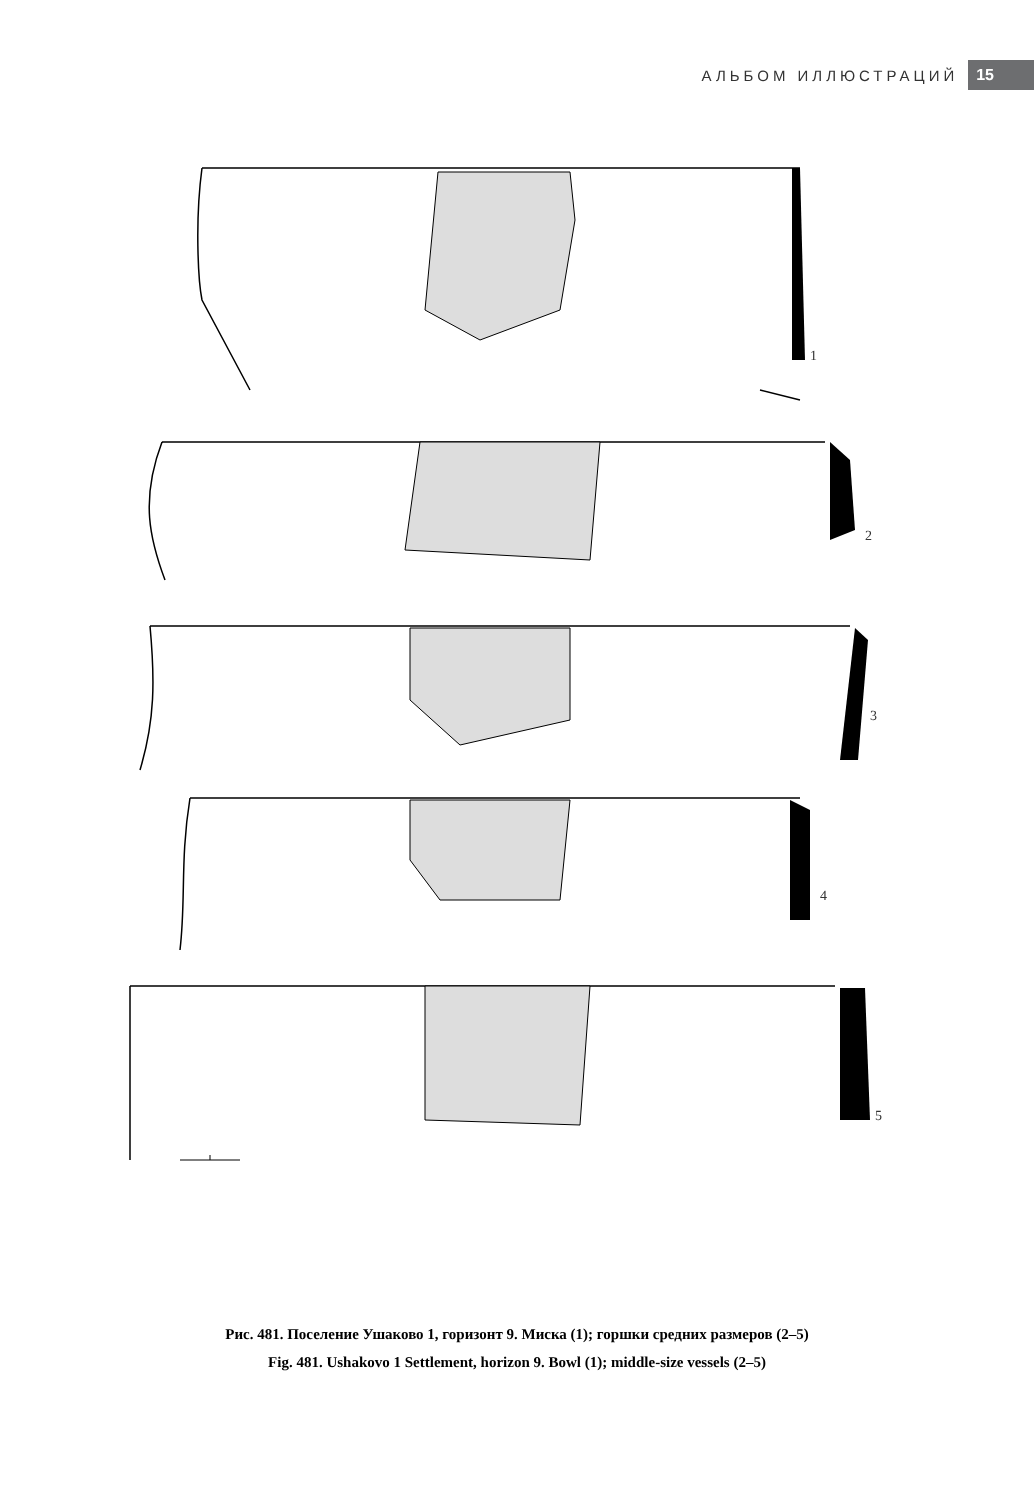АЛЬБОМ ИЛЛЮСТРАЦИЙ 15
1
2
3
4
5
Рис. 481. Поселение Ушаково 1, горизонт 9. Миска (1); горшки средних размеров (2–5)
Fig. 481. Ushakovo 1 Settlement, horizon 9. Bowl (1); middle-size vessels (2–5)